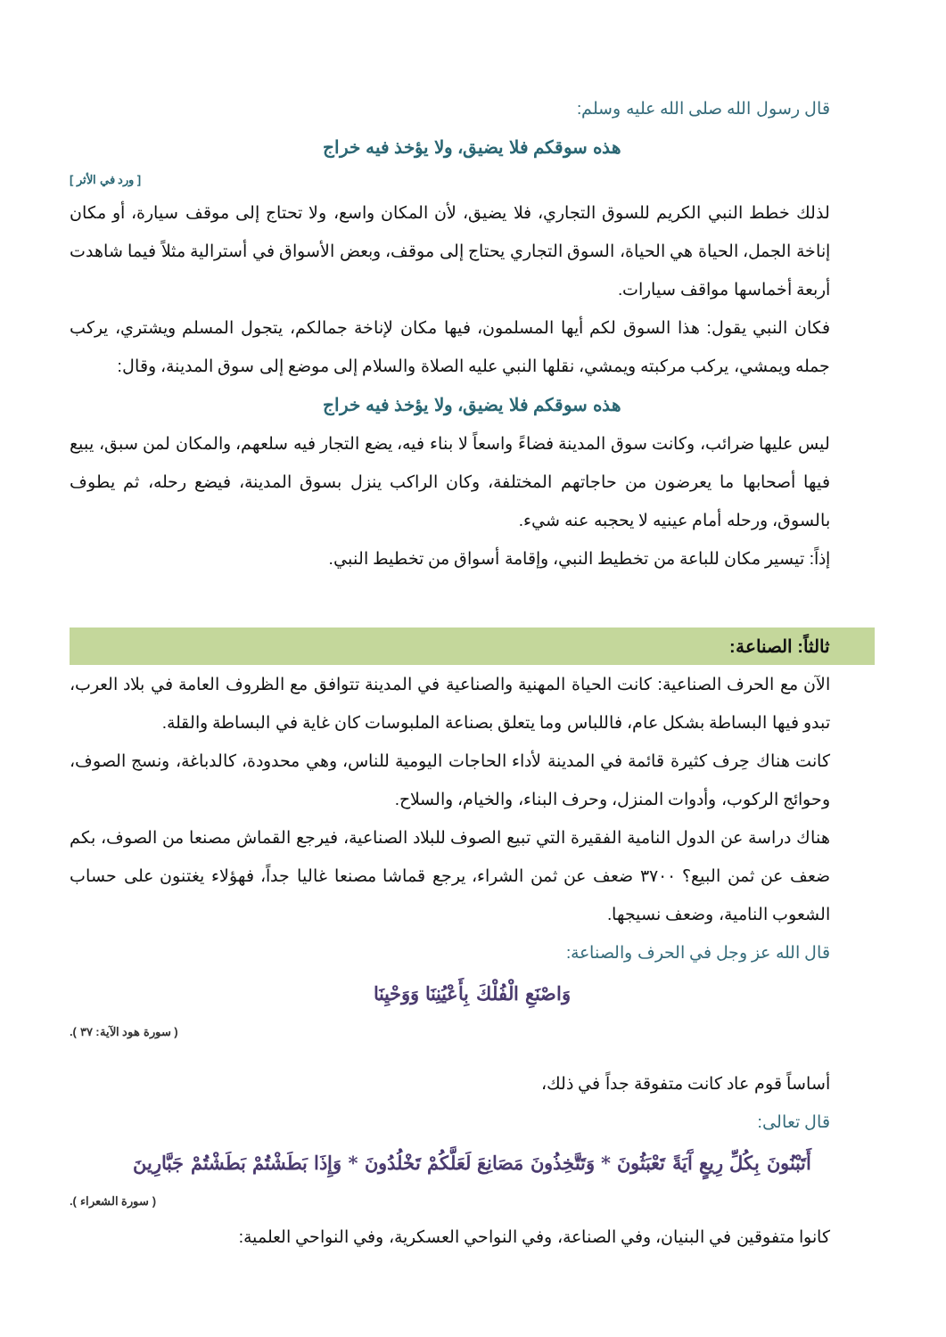قال رسول الله صلى الله عليه وسلم:
هذه سوقكم فلا يضيق، ولا يؤخذ فيه خراج
[ ورد في الأثر ]
لذلك خطط النبي الكريم للسوق التجاري، فلا يضيق، لأن المكان واسع، ولا تحتاج إلى موقف سيارة، أو مكان إناخة الجمل، الحياة هي الحياة، السوق التجاري يحتاج إلى موقف، وبعض الأسواق في أسترالية مثلاً فيما شاهدت أربعة أخماسها مواقف سيارات.
فكان النبي يقول: هذا السوق لكم أيها المسلمون، فيها مكان لإناخة جمالكم، يتجول المسلم ويشتري، يركب جمله ويمشي، يركب مركبته ويمشي، نقلها النبي عليه الصلاة والسلام إلى موضع إلى سوق المدينة، وقال:
هذه سوقكم فلا يضيق، ولا يؤخذ فيه خراج
ليس عليها ضرائب، وكانت سوق المدينة فضاءً واسعاً لا بناء فيه، يضع التجار فيه سلعهم، والمكان لمن سبق، يبيع فيها أصحابها ما يعرضون من حاجاتهم المختلفة، وكان الراكب ينزل بسوق المدينة، فيضع رحله، ثم يطوف بالسوق، ورحله أمام عينيه لا يحجبه عنه شيء.
إذاً: تيسير مكان للباعة من تخطيط النبي، وإقامة أسواق من تخطيط النبي.
ثالثاً: الصناعة:
الآن مع الحرف الصناعية: كانت الحياة المهنية والصناعية في المدينة تتوافق مع الظروف العامة في بلاد العرب، تبدو فيها البساطة بشكل عام، فاللباس وما يتعلق بصناعة الملبوسات كان غاية في البساطة والقلة.
كانت هناك حِرف كثيرة قائمة في المدينة لأداء الحاجات اليومية للناس، وهي محدودة، كالدباغة، ونسج الصوف، وحوائج الركوب، وأدوات المنزل، وحرف البناء، والخيام، والسلاح.
هناك دراسة عن الدول النامية الفقيرة التي تبيع الصوف للبلاد الصناعية، فيرجع القماش مصنعا من الصوف، بكم ضعف عن ثمن البيع؟ ٣٧٠٠ ضعف عن ثمن الشراء، يرجع قماشا مصنعا غاليا جداً، فهؤلاء يغتنون على حساب الشعوب النامية، وضعف نسيجها.
قال الله عز وجل في الحرف والصناعة:
وَاصْنَعِ الْفُلْكَ بِأَعْيُنِنَا وَوَحْيِنَا
( سورة هود الآية: ٣٧ ).
أساساً قوم عاد كانت متفوقة جداً في ذلك،
قال تعالى:
أَتَبْنُونَ بِكُلِّ رِيعٍ آَيَةً تَعْبَثُونَ * وَتَتَّخِذُونَ مَصَانِعَ لَعَلَّكُمْ تَخْلُدُونَ * وَإِذَا بَطَشْتُمْ بَطَشْتُمْ جَبَّارِينَ
( سورة الشعراء ).
كانوا متفوقين في البنيان، وفي الصناعة، وفي النواحي العسكرية، وفي النواحي العلمية: